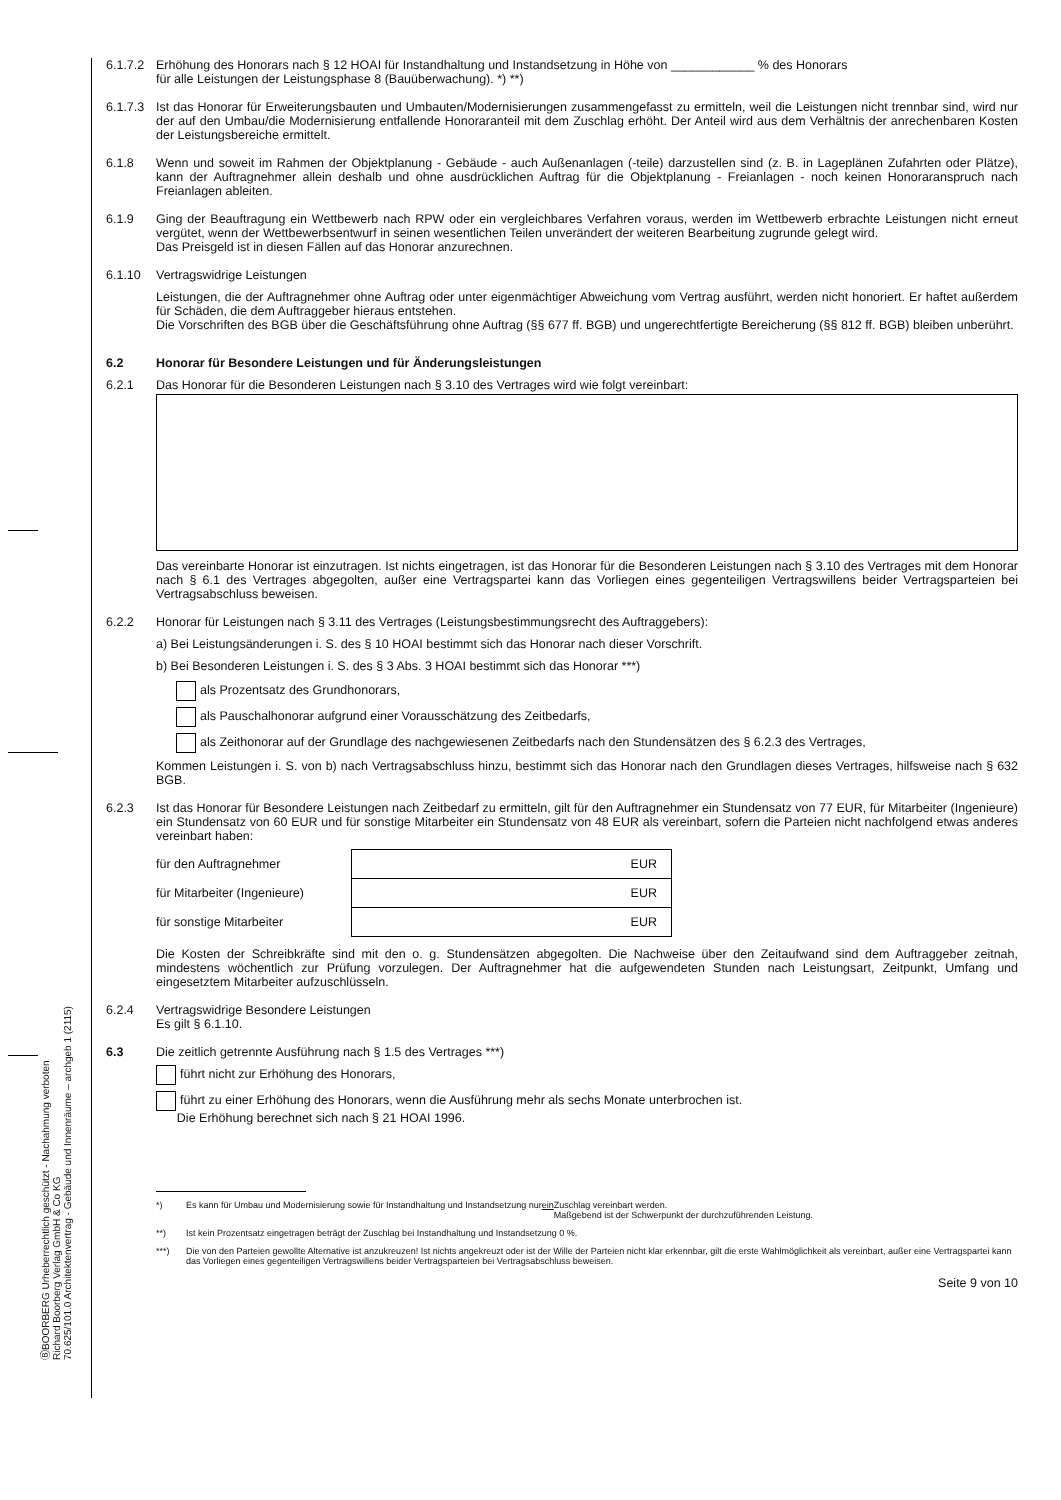ⒷBOORBERG Urheberrechtlich geschützt - Nachahmung verboten
Richard Boorberg Verlag GmbH & Co KG
70.625/101.0 Architektenvertrag - Gebäude und Innenräume – archgeb 1 (2115)
6.1.7.2
Erhöhung des Honorars nach § 12 HOAI für Instandhaltung und Instandsetzung in Höhe von ____________ % des Honorars
für alle Leistungen der Leistungsphase 8 (Bauüberwachung). *) **)
6.1.7.3
Ist das Honorar für Erweiterungsbauten und Umbauten/Modernisierungen zusammengefasst zu ermitteln, weil die Leistungen nicht trennbar sind, wird nur der auf den Umbau/die Modernisierung entfallende Honoraranteil mit dem Zuschlag erhöht. Der Anteil wird aus dem Verhältnis der anrechenbaren Kosten der Leistungsbereiche ermittelt.
6.1.8 Wenn und soweit im Rahmen der Objektplanung - Gebäude - auch Außenanlagen (-teile) darzustellen sind (z. B. in Lageplänen Zufahrten oder Plätze), kann der Auftragnehmer allein deshalb und ohne ausdrücklichen Auftrag für die Objektplanung - Freianlagen - noch keinen Honoraranspruch nach Freianlagen ableiten.
6.1.9 Ging der Beauftragung ein Wettbewerb nach RPW oder ein vergleichbares Verfahren voraus, werden im Wettbewerb erbrachte Leistungen nicht erneut vergütet, wenn der Wettbewerbsentwurf in seinen wesentlichen Teilen unverändert der weiteren Bearbeitung zugrunde gelegt wird.
Das Preisgeld ist in diesen Fällen auf das Honorar anzurechnen.
6.1.10 Vertragswidrige Leistungen
Leistungen, die der Auftragnehmer ohne Auftrag oder unter eigenmächtiger Abweichung vom Vertrag ausführt, werden nicht honoriert. Er haftet außerdem für Schäden, die dem Auftraggeber hieraus entstehen.
Die Vorschriften des BGB über die Geschäftsführung ohne Auftrag (§§ 677 ff. BGB) und ungerechtfertigte Bereicherung (§§ 812 ff. BGB) bleiben unberührt.
6.2 Honorar für Besondere Leistungen und für Änderungsleistungen
6.2.1 Das Honorar für die Besonderen Leistungen nach § 3.10 des Vertrages wird wie folgt vereinbart:
Das vereinbarte Honorar ist einzutragen. Ist nichts eingetragen, ist das Honorar für die Besonderen Leistungen nach § 3.10 des Vertrages mit dem Honorar nach § 6.1 des Vertrages abgegolten, außer eine Vertragspartei kann das Vorliegen eines gegenteiligen Vertragswillens beider Vertragsparteien bei Vertragsabschluss beweisen.
6.2.2 Honorar für Leistungen nach § 3.11 des Vertrages (Leistungsbestimmungsrecht des Auftraggebers):
a) Bei Leistungsänderungen i. S. des § 10 HOAI bestimmt sich das Honorar nach dieser Vorschrift.
b) Bei Besonderen Leistungen i. S. des § 3 Abs. 3 HOAI bestimmt sich das Honorar ***)
als Prozentsatz des Grundhonorars,
als Pauschalhonorar aufgrund einer Vorausschätzung des Zeitbedarfs,
als Zeithonorar auf der Grundlage des nachgewiesenen Zeitbedarfs nach den Stundensätzen des § 6.2.3 des Vertrages,
Kommen Leistungen i. S. von b) nach Vertragsabschluss hinzu, bestimmt sich das Honorar nach den Grundlagen dieses Vertrages, hilfsweise nach § 632 BGB.
6.2.3 Ist das Honorar für Besondere Leistungen nach Zeitbedarf zu ermitteln, gilt für den Auftragnehmer ein Stundensatz von 77 EUR, für Mitarbeiter (Ingenieure) ein Stundensatz von 60 EUR und für sonstige Mitarbeiter ein Stundensatz von 48 EUR als vereinbart, sofern die Parteien nicht nachfolgend etwas anderes vereinbart haben:
| für den Auftragnehmer | EUR |
| für Mitarbeiter (Ingenieure) | EUR |
| für sonstige Mitarbeiter | EUR |
Die Kosten der Schreibkräfte sind mit den o. g. Stundensätzen abgegolten. Die Nachweise über den Zeitaufwand sind dem Auftraggeber zeitnah, mindestens wöchentlich zur Prüfung vorzulegen. Der Auftragnehmer hat die aufgewendeten Stunden nach Leistungsart, Zeitpunkt, Umfang und eingesetztem Mitarbeiter aufzuschlüsseln.
6.2.4 Vertragswidrige Besondere Leistungen
Es gilt § 6.1.10.
6.3 Die zeitlich getrennte Ausführung nach § 1.5 des Vertrages ***)
führt nicht zur Erhöhung des Honorars,
führt zu einer Erhöhung des Honorars, wenn die Ausführung mehr als sechs Monate unterbrochen ist.
Die Erhöhung berechnet sich nach § 21 HOAI 1996.
*) Es kann für Umbau und Modernisierung sowie für Instandhaltung und Instandsetzung nur ein Zuschlag vereinbart werden.
Maßgebend ist der Schwerpunkt der durchzuführenden Leistung.
**) Ist kein Prozentsatz eingetragen beträgt der Zuschlag bei Instandhaltung und Instandsetzung 0 %.
***) Die von den Parteien gewollte Alternative ist anzukreuzen! Ist nichts angekreuzt oder ist der Wille der Parteien nicht klar erkennbar, gilt die erste Wahlmöglichkeit als vereinbart, außer eine Vertragspartei kann das Vorliegen eines gegenteiligen Vertragswillens beider Vertragsparteien bei Vertragsabschluss beweisen.
Seite 9 von 10